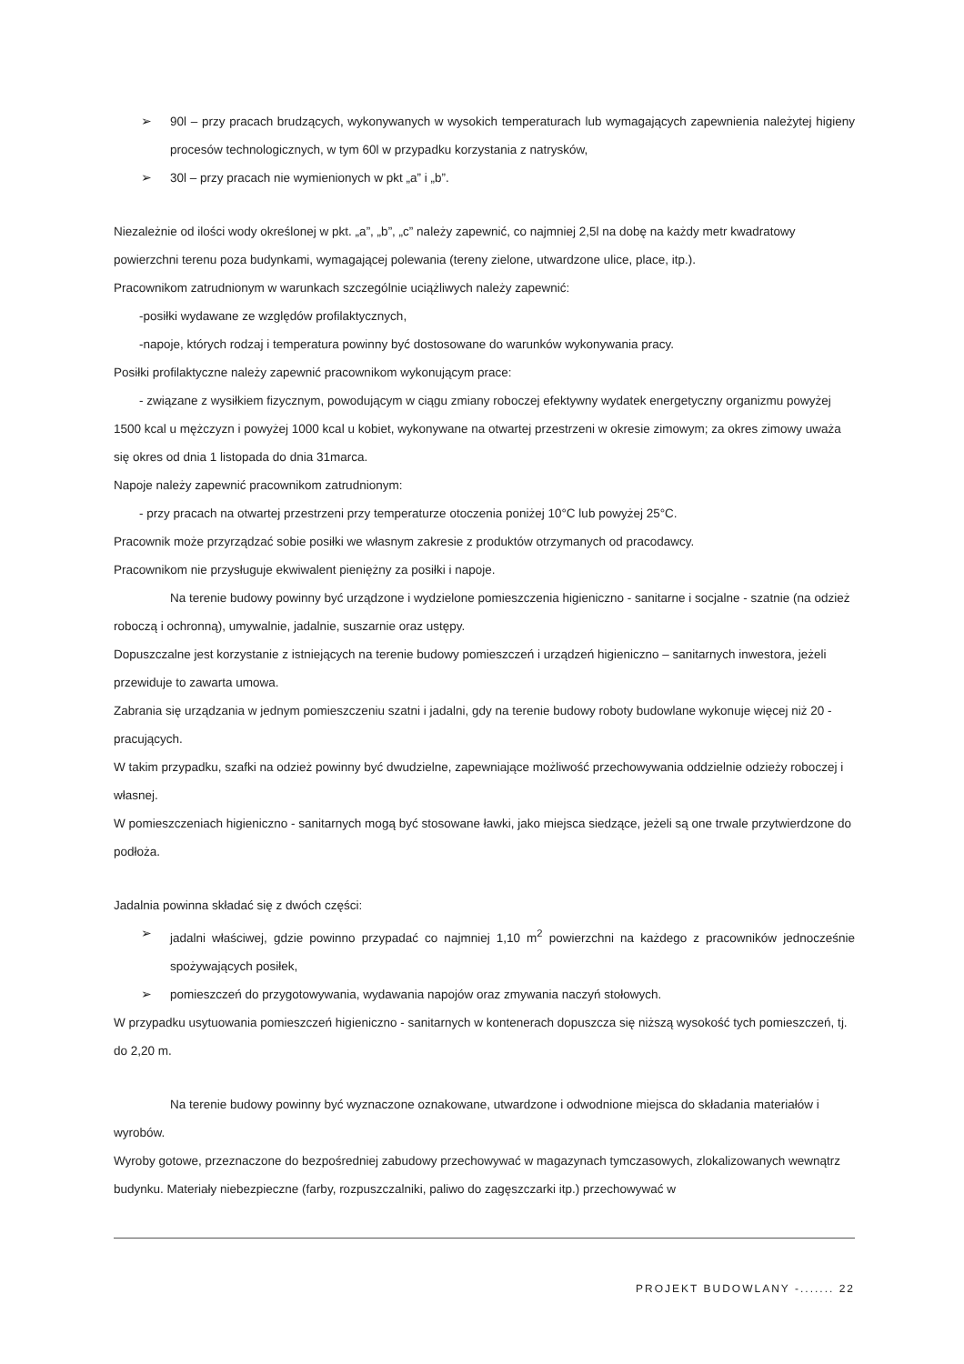➢ 90l – przy pracach brudzących, wykonywanych w wysokich temperaturach lub wymagających zapewnienia należytej higieny procesów technologicznych, w tym 60l w przypadku korzystania z natrysków,
➢ 30l – przy pracach nie wymienionych w pkt „a” i „b”.
Niezależnie od ilości wody określonej w pkt. „a”, „b”, „c” należy zapewnić, co najmniej 2,5l na dobę na każdy metr kwadratowy powierzchni terenu poza budynkami, wymagającej polewania (tereny zielone, utwardzone ulice, place, itp.).
Pracownikom zatrudnionym w warunkach szczególnie uciążliwych należy zapewnić:
-posiłki wydawane ze względów profilaktycznych,
-napoje, których rodzaj i temperatura powinny być dostosowane do warunków wykonywania pracy.
Posiłki profilaktyczne należy zapewnić pracownikom wykonującym prace:
- związane z wysiłkiem fizycznym, powodującym w ciągu zmiany roboczej efektywny wydatek energetyczny organizmu powyżej 1500 kcal u mężczyzn i powyżej 1000 kcal u kobiet, wykonywane na otwartej przestrzeni w okresie zimowym; za okres zimowy uważa się okres od dnia 1 listopada do dnia 31marca.
Napoje należy zapewnić pracownikom zatrudnionym:
- przy pracach na otwartej przestrzeni przy temperaturze otoczenia poniżej 10°C lub powyżej 25°C.
Pracownik może przyrządzać sobie posiłki we własnym zakresie z produktów otrzymanych od pracodawcy.
Pracownikom nie przysługuje ekwiwalent pieniężny za posiłki i napoje.
Na terenie budowy powinny być urządzone i wydzielone pomieszczenia higieniczno - sanitarne i socjalne - szatnie (na odzież roboczą i ochronną), umywalnie, jadalnie, suszarnie oraz ustępy.
Dopuszczalne jest korzystanie z istniejących na terenie budowy pomieszczeń i urządzeń higieniczno – sanitarnych inwestora, jeżeli przewiduje to zawarta umowa.
Zabrania się urządzania w jednym pomieszczeniu szatni i jadalni, gdy na terenie budowy roboty budowlane wykonuje więcej niż 20 - pracujących.
W takim przypadku, szafki na odzież powinny być dwudzielne, zapewniające możliwość przechowywania oddzielnie odzieży roboczej i własnej.
W pomieszczeniach higieniczno - sanitarnych mogą być stosowane ławki, jako miejsca siedzące, jeżeli są one trwale przytwierdzone do podłoża.
Jadalnia powinna składać się z dwóch części:
➢ jadalni właściwej, gdzie powinno przypadać co najmniej 1,10 m<sup>2</sup> powierzchni na każdego z pracowników jednocześnie spożywających posiłek,
➢ pomieszczeń do przygotowywania, wydawania napojów oraz zmywania naczyń stołowych.
W przypadku usytuowania pomieszczeń higieniczno - sanitarnych w kontenerach dopuszcza się niższą wysokość tych pomieszczeń, tj. do 2,20 m.
Na terenie budowy powinny być wyznaczone oznakowane, utwardzone i odwodnione miejsca do składania materiałów i wyrobów.
Wyroby gotowe, przeznaczone do bezpośredniej zabudowy przechowywać w magazynach tymczasowych, zlokalizowanych wewnątrz budynku. Materiały niebezpieczne (farby, rozpuszczalniki, paliwo do zagęszczarki itp.) przechowywać w
PROJEKT BUDOWLANY -....... 22